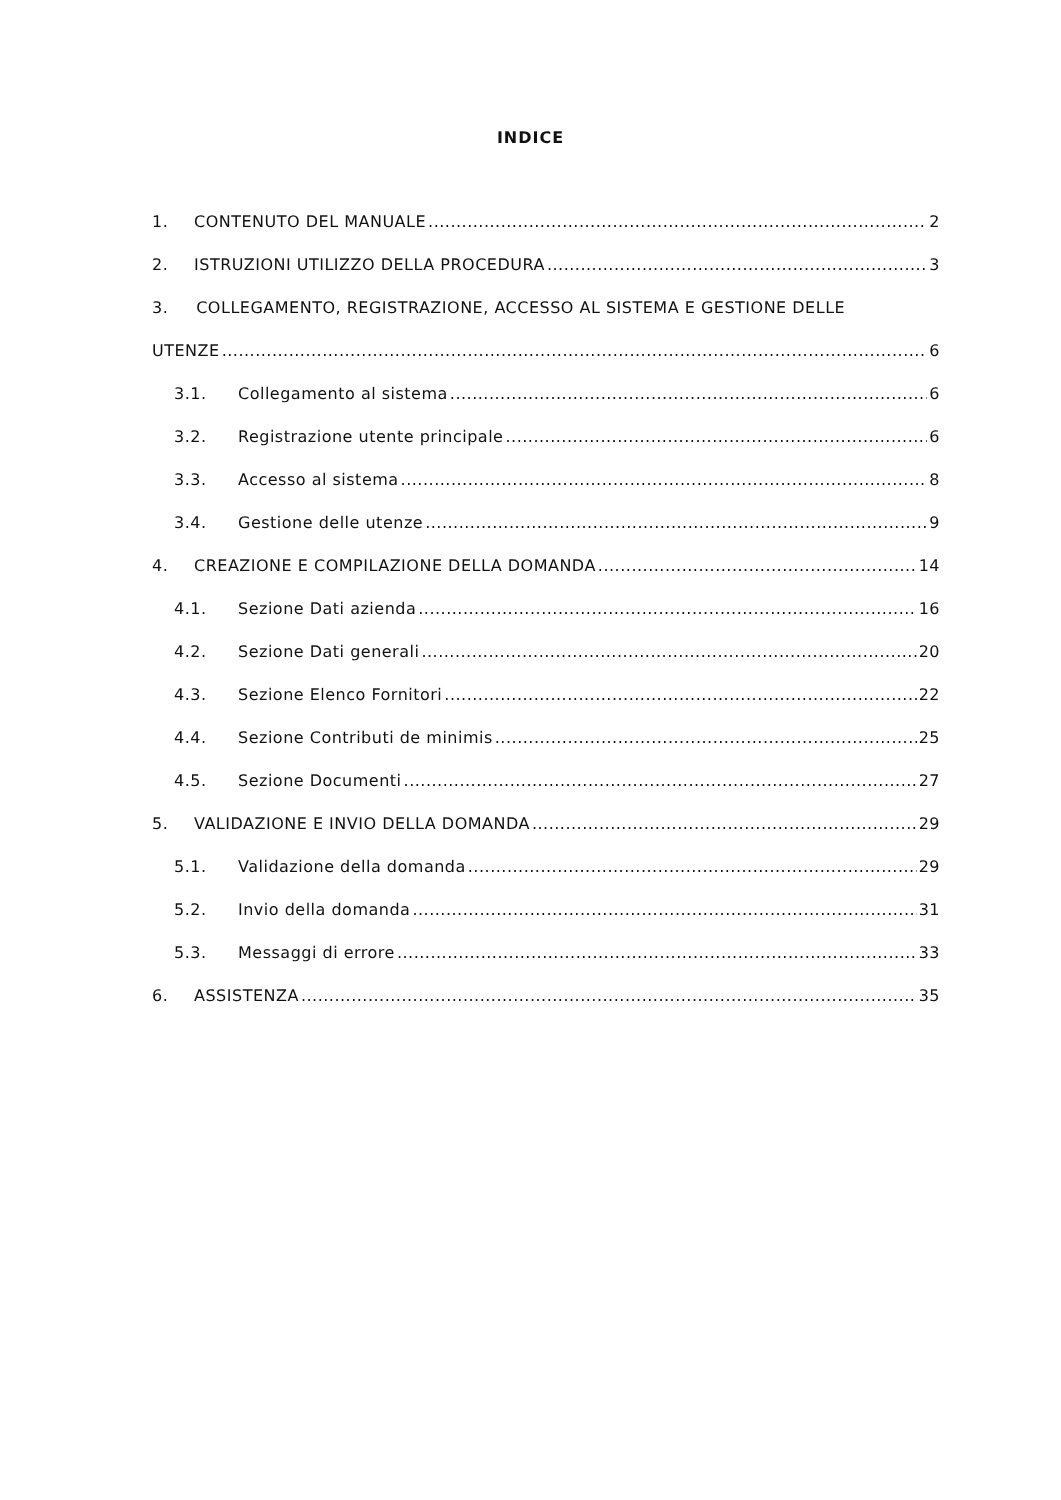INDICE
1. CONTENUTO DEL MANUALE 2
2. ISTRUZIONI UTILIZZO DELLA PROCEDURA 3
3. COLLEGAMENTO, REGISTRAZIONE, ACCESSO AL SISTEMA E GESTIONE DELLE
UTENZE 6
3.1. Collegamento al sistema 6
3.2. Registrazione utente principale 6
3.3. Accesso al sistema 8
3.4. Gestione delle utenze 9
4. CREAZIONE E COMPILAZIONE DELLA DOMANDA 14
4.1. Sezione Dati azienda 16
4.2. Sezione Dati generali 20
4.3. Sezione Elenco Fornitori 22
4.4. Sezione Contributi de minimis 25
4.5. Sezione Documenti 27
5. VALIDAZIONE E INVIO DELLA DOMANDA 29
5.1. Validazione della domanda 29
5.2. Invio della domanda 31
5.3. Messaggi di errore 33
6. ASSISTENZA 35